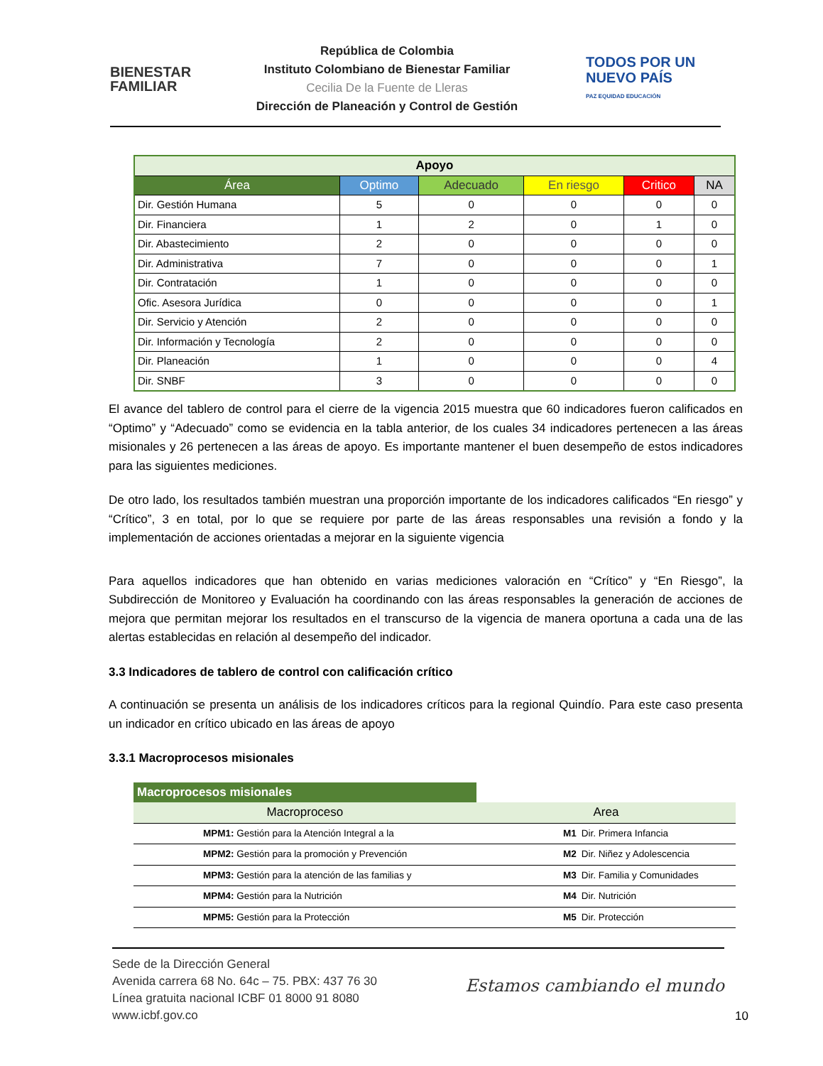BIENESTAR
FAMILIAR
República de Colombia
Instituto Colombiano de Bienestar Familiar
Cecilia De la Fuente de Lleras
Dirección de Planeación y Control de Gestión
TODOS POR UN
NUEVO PAÍS
PAZ EQUIDAD EDUCACIÓN
| Apoyo | | | | | |
| Área | Optimo | Adecuado | En riesgo | Critico | NA |
| Dir. Gestión Humana | 5 | 0 | 0 | 0 | 0 |
| Dir. Financiera | 1 | 2 | 0 | 1 | 0 |
| Dir. Abastecimiento | 2 | 0 | 0 | 0 | 0 |
| Dir. Administrativa | 7 | 0 | 0 | 0 | 1 |
| Dir. Contratación | 1 | 0 | 0 | 0 | 0 |
| Ofic. Asesora Jurídica | 0 | 0 | 0 | 0 | 1 |
| Dir. Servicio y Atención | 2 | 0 | 0 | 0 | 0 |
| Dir. Información y Tecnología | 2 | 0 | 0 | 0 | 0 |
| Dir. Planeación | 1 | 0 | 0 | 0 | 4 |
| Dir. SNBF | 3 | 0 | 0 | 0 | 0 |
El avance del tablero de control para el cierre de la vigencia 2015 muestra que 60 indicadores fueron calificados en “Optimo” y “Adecuado” como se evidencia en la tabla anterior, de los cuales 34 indicadores pertenecen a las áreas misionales y 26 pertenecen a las áreas de apoyo. Es importante mantener el buen desempeño de estos indicadores para las siguientes mediciones.
De otro lado, los resultados también muestran una proporción importante de los indicadores calificados “En riesgo” y “Crítico”, 3 en total, por lo que se requiere por parte de las áreas responsables una revisión a fondo y la implementación de acciones orientadas a mejorar en la siguiente vigencia
Para aquellos indicadores que han obtenido en varias mediciones valoración en “Crítico” y “En Riesgo”, la Subdirección de Monitoreo y Evaluación ha coordinando con las áreas responsables la generación de acciones de mejora que permitan mejorar los resultados en el transcurso de la vigencia de manera oportuna a cada una de las alertas establecidas en relación al desempeño del indicador.
3.3 Indicadores de tablero de control con calificación crítico
A continuación se presenta un análisis de los indicadores críticos para la regional Quindío. Para este caso presenta un indicador en crítico ubicado en las áreas de apoyo
3.3.1 Macroprocesos misionales
| Macroprocesos misionales | | | |
| Macroproceso | | Area | |
| | MPM1: Gestión para la Atención Integral a la | M1 | Dir. Primera Infancia |
| | MPM2: Gestión para la promoción y Prevención | M2 | Dir. Niñez y Adolescencia |
| | MPM3: Gestión para la atención de las familias y | M3 | Dir. Familia y Comunidades |
| | MPM4: Gestión para la Nutrición | M4 | Dir. Nutrición |
| | MPM5: Gestión para la Protección | M5 | Dir. Protección |
Sede de la Dirección General
Avenida carrera 68 No. 64c – 75. PBX: 437 76 30
Línea gratuita nacional ICBF 01 8000 91 8080
www.icbf.gov.co
Estamos cambiando el mundo
10